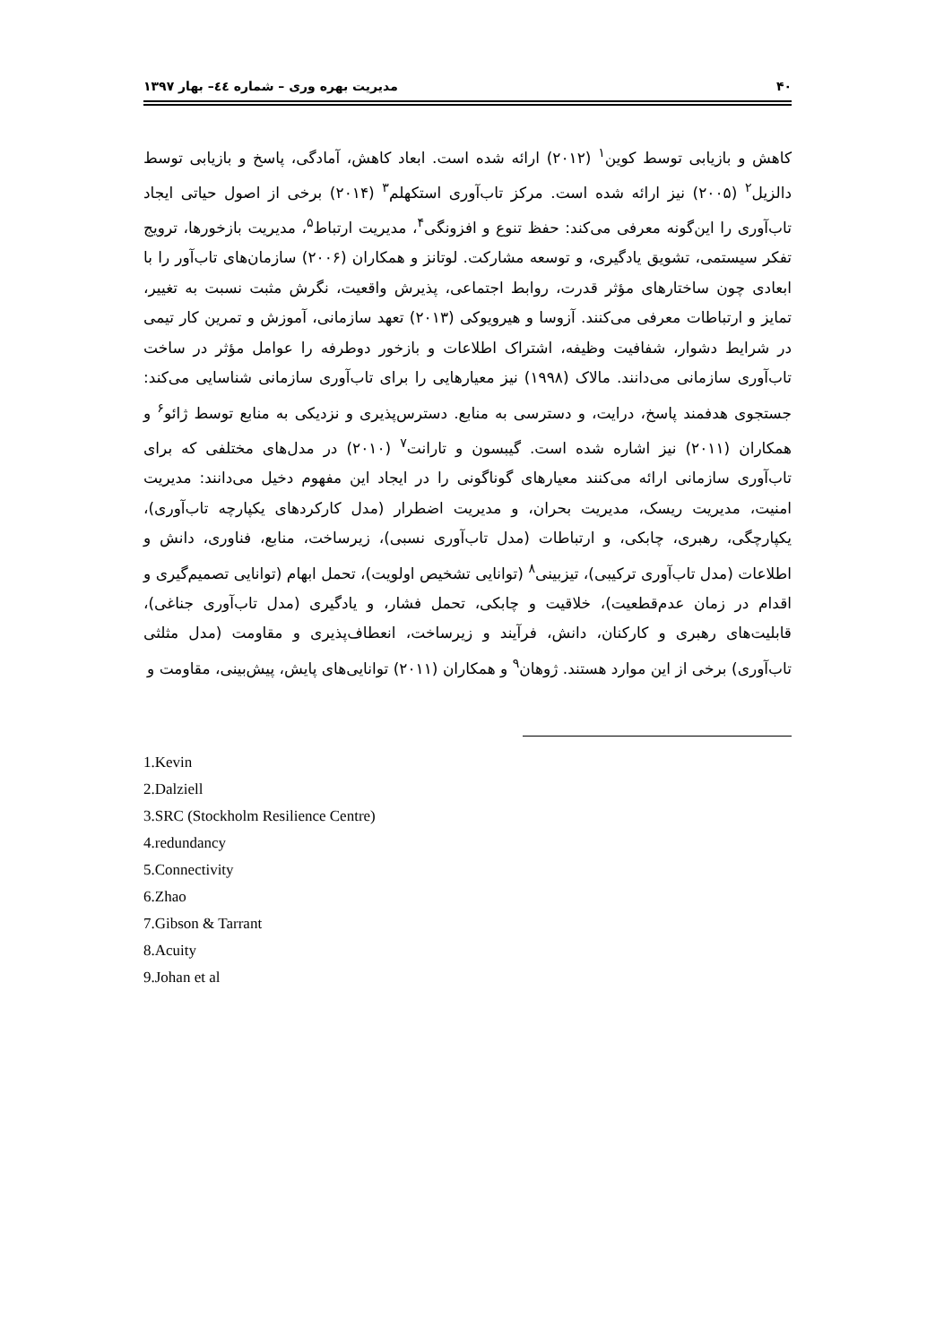۴۰ مدیریت بهره وری – شماره ٤٤– بهار ۱۳۹۷
کاهش و بازیابی توسط کوین<sup>۱</sup> (۲۰۱۲) ارائه شده است. ابعاد کاهش، آمادگی، پاسخ و بازیابی توسط دالزیل<sup>۲</sup> (۲۰۰۵) نیز ارائه شده است. مرکز تاب‌آوری استکهلم<sup>۳</sup> (۲۰۱۴) برخی از اصول حیاتی ایجاد تاب‌آوری را این‌گونه معرفی می‌کند: حفظ تنوع و افزونگی<sup>۴</sup>، مدیریت ارتباط<sup>۵</sup>، مدیریت بازخورها، ترویج تفکر سیستمی، تشویق یادگیری، و توسعه مشارکت. لوتانز و همکاران (۲۰۰۶) سازمان‌های تاب‌آور را با ابعادی چون ساختارهای مؤثر قدرت، روابط اجتماعی، پذیرش واقعیت، نگرش مثبت نسبت به تغییر، تمایز و ارتباطات معرفی می‌کنند. آزوسا و هیرویوکی (۲۰۱۳) تعهد سازمانی، آموزش و تمرین کار تیمی در شرایط دشوار، شفافیت وظیفه، اشتراک اطلاعات و بازخور دوطرفه را عوامل مؤثر در ساخت تاب‌آوری سازمانی می‌دانند. مالاک (۱۹۹۸) نیز معیارهایی را برای تاب‌آوری سازمانی شناسایی می‌کند: جستجوی هدفمند پاسخ، درایت، و دسترسی به منابع. دسترس‌پذیری و نزدیکی به منابع توسط ژائو<sup>۶</sup> و همکاران (۲۰۱۱) نیز اشاره شده است. گیبسون و تارانت<sup>۷</sup> (۲۰۱۰) در مدل‌های مختلفی که برای تاب‌آوری سازمانی ارائه می‌کنند معیارهای گوناگونی را در ایجاد این مفهوم دخیل می‌دانند: مدیریت امنیت، مدیریت ریسک، مدیریت بحران، و مدیریت اضطرار (مدل کارکردهای یکپارچه تاب‌آوری)، یکپارچگی، رهبری، چابکی، و ارتباطات (مدل تاب‌آوری نسبی)، زیرساخت، منابع، فناوری، دانش و اطلاعات (مدل تاب‌آوری ترکیبی)، تیزبینی<sup>۸</sup> (توانایی تشخیص اولویت)، تحمل ابهام (توانایی تصمیم‌گیری و اقدام در زمان عدم‌قطعیت)، خلاقیت و چابکی، تحمل فشار، و یادگیری (مدل تاب‌آوری جناغی)، قابلیت‌های رهبری و کارکنان، دانش، فرآیند و زیرساخت، انعطاف‌پذیری و مقاومت (مدل مثلثی تاب‌آوری) برخی از این موارد هستند. ژوهان<sup>۹</sup> و همکاران (۲۰۱۱) توانایی‌های پایش، پیش‌بینی، مقاومت و
1.Kevin
2.Dalziell
3.SRC (Stockholm Resilience Centre)
4.redundancy
5.Connectivity
6.Zhao
7.Gibson & Tarrant
8.Acuity
9.Johan et al